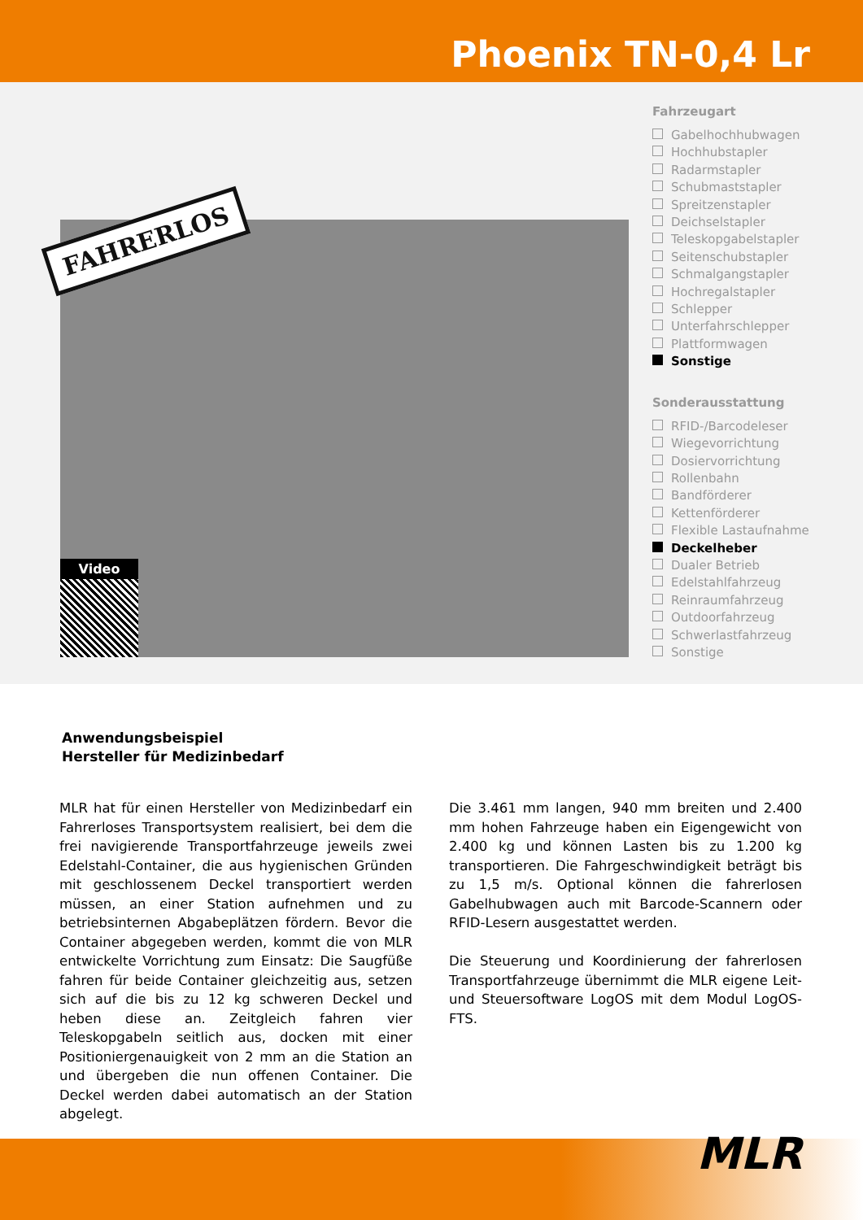Phoenix TN-0,4 Lr
FAHRERLOS
Video
Fahrzeugart
Gabelhochhubwagen
Hochhubstapler
Radarmstapler
Schubmaststapler
Spreitzenstapler
Deichselstapler
Teleskopgabelstapler
Seitenschubstapler
Schmalgangstapler
Hochregalstapler
Schlepper
Unterfahrschlepper
Plattformwagen
Sonstige
Sonderausstattung
RFID-/Barcodeleser
Wiegevorrichtung
Dosiervorrichtung
Rollenbahn
Bandförderer
Kettenförderer
Flexible Lastaufnahme
Deckelheber
Dualer Betrieb
Edelstahlfahrzeug
Reinraumfahrzeug
Outdoorfahrzeug
Schwerlastfahrzeug
Sonstige
Anwendungsbeispiel
Hersteller für Medizinbedarf
MLR hat für einen Hersteller von Medizinbedarf ein Fahrerloses Transportsystem realisiert, bei dem die frei navigierende Transportfahrzeuge jeweils zwei Edelstahl-Container, die aus hygienischen Gründen mit geschlossenem Deckel transportiert werden müssen, an einer Station aufnehmen und zu betriebsinternen Abgabeplätzen fördern. Bevor die Container abgegeben werden, kommt die von MLR entwickelte Vorrichtung zum Einsatz: Die Saugfüße fahren für beide Container gleichzeitig aus, setzen sich auf die bis zu 12 kg schweren Deckel und heben diese an. Zeitgleich fahren vier Teleskopgabeln seitlich aus, docken mit einer Positioniergenauigkeit von 2 mm an die Station an und übergeben die nun offenen Container. Die Deckel werden dabei automatisch an der Station abgelegt.
Die 3.461 mm langen, 940 mm breiten und 2.400 mm hohen Fahrzeuge haben ein Eigengewicht von 2.400 kg und können Lasten bis zu 1.200 kg transportieren. Die Fahrgeschwindigkeit beträgt bis zu 1,5 m/s. Optional können die fahrerlosen Gabelhubwagen auch mit Barcode-Scannern oder RFID-Lesern ausgestattet werden.
Die Steuerung und Koordinierung der fahrerlosen Transportfahrzeuge übernimmt die MLR eigene Leit- und Steuersoftware LogOS mit dem Modul LogOS-FTS.
MLR